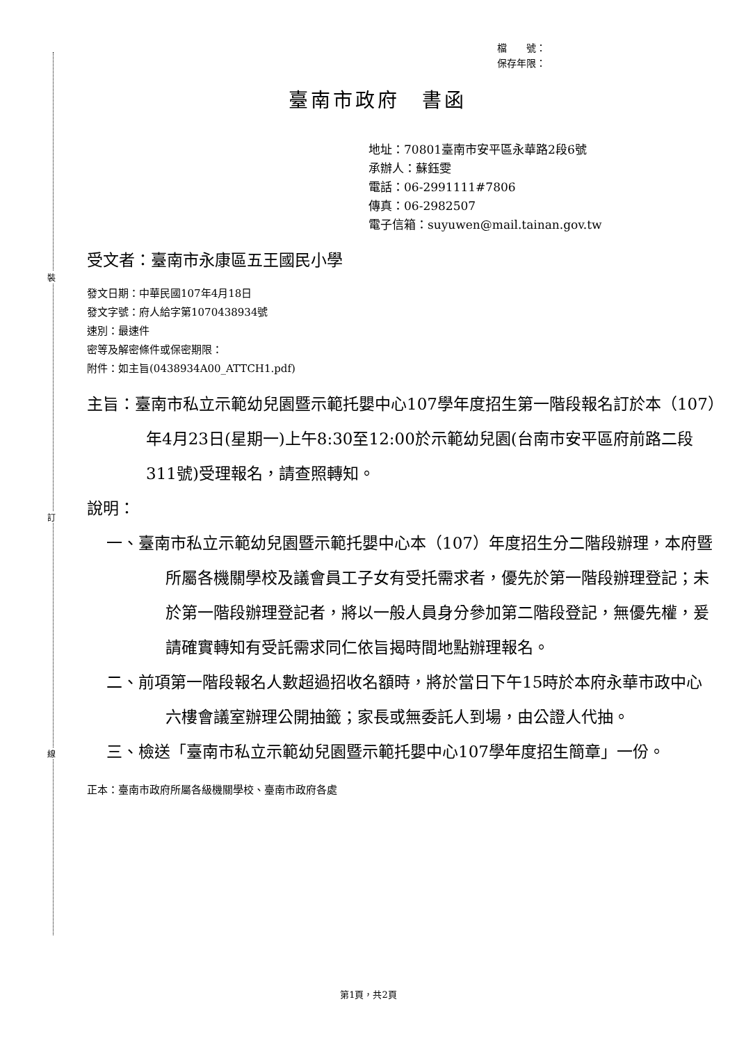裝
訂
線
檔　　號：
保存年限：
臺南市政府　書函
地址：70801臺南市安平區永華路2段6號
承辦人：蘇鈺雯
電話：06-2991111#7806
傳真：06-2982507
電子信箱：suyuwen@mail.tainan.gov.tw
受文者：臺南市永康區五王國民小學
發文日期：中華民國107年4月18日
發文字號：府人給字第1070438934號
速別：最速件
密等及解密條件或保密期限：
附件：如主旨(0438934A00_ATTCH1.pdf)
主旨：臺南市私立示範幼兒園暨示範托嬰中心107學年度招生第一階段報名訂於本（107）年4月23日(星期一)上午8:30至12:00於示範幼兒園(台南市安平區府前路二段311號)受理報名，請查照轉知。
說明：
一、臺南市私立示範幼兒園暨示範托嬰中心本（107）年度招生分二階段辦理，本府暨所屬各機關學校及議會員工子女有受托需求者，優先於第一階段辦理登記；未於第一階段辦理登記者，將以一般人員身分參加第二階段登記，無優先權，爰請確實轉知有受託需求同仁依旨揭時間地點辦理報名。
二、前項第一階段報名人數超過招收名額時，將於當日下午15時於本府永華市政中心六樓會議室辦理公開抽籤；家長或無委託人到場，由公證人代抽。
三、檢送「臺南市私立示範幼兒園暨示範托嬰中心107學年度招生簡章」一份。
正本：臺南市政府所屬各級機關學校、臺南市政府各處
第1頁，共2頁